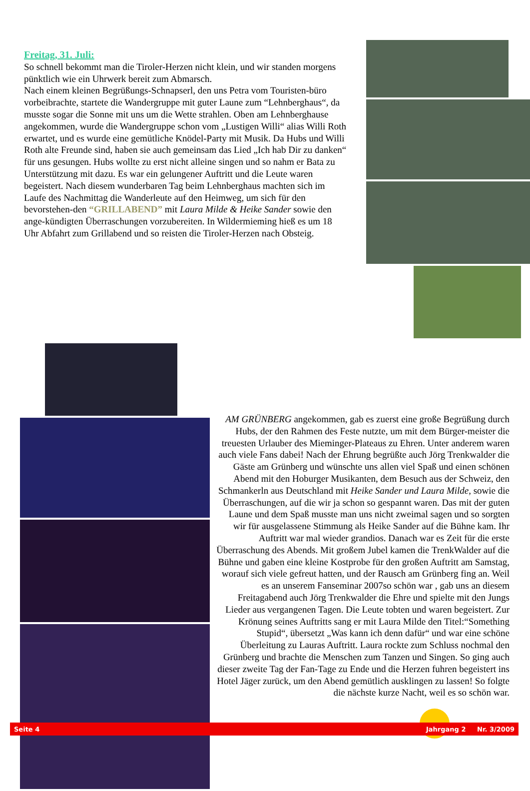Freitag, 31. Juli:
So schnell bekommt man die Tiroler-Herzen nicht klein, und wir standen morgens pünktlich wie ein Uhrwerk bereit zum Abmarsch.
Nach einem kleinen Begrüßungs-Schnapserl, den uns Petra vom Touristen-büro vorbeibrachte, startete die Wandergruppe mit guter Laune zum “Lehnberghaus“, da musste sogar die Sonne mit uns um die Wette strahlen. Oben am Lehnberghause angekommen, wurde die Wandergruppe schon vom „Lustigen Willi“ alias Willi Roth erwartet, und es wurde eine gemütliche Knödel-Party mit Musik. Da Hubs und Willi Roth alte Freunde sind, haben sie auch gemeinsam das Lied „Ich hab Dir zu danken“ für uns gesungen. Hubs wollte zu erst nicht alleine singen und so nahm er Bata zu Unterstützung mit dazu. Es war ein gelungener Auftritt und die Leute waren begeistert. Nach diesem wunderbaren Tag beim Lehnberghaus machten sich im Laufe des Nachmittag die Wanderleute auf den Heimweg, um sich für den bevorstehen-den “GRILLABEND” mit Laura Milde & Heike Sander sowie den ange-kündigten Überraschungen vorzubereiten. In Wildermieming hieß es um 18 Uhr Abfahrt zum Grillabend und so reisten die Tiroler-Herzen nach Obsteig.
AM GRÜNBERG angekommen, gab es zuerst eine große Begrüßung durch Hubs, der den Rahmen des Feste nutzte, um mit dem Bürger-meister die treuesten Urlauber des Mieminger-Plateaus zu Ehren. Unter anderem waren auch viele Fans dabei! Nach der Ehrung begrüßte auch Jörg Trenkwalder die Gäste am Grünberg und wünschte uns allen viel Spaß und einen schönen Abend mit den Hoburger Musikanten, dem Besuch aus der Schweiz, den Schmankerln aus Deutschland mit Heike Sander und Laura Milde, sowie die Überraschungen, auf die wir ja schon so gespannt waren. Das mit der guten Laune und dem Spaß musste man uns nicht zweimal sagen und so sorgten wir für ausgelassene Stimmung als Heike Sander auf die Bühne kam. Ihr Auftritt war mal wieder grandios. Danach war es Zeit für die erste Überraschung des Abends. Mit großem Jubel kamen die TrenkWalder auf die Bühne und gaben eine kleine Kostprobe für den großen Auftritt am Samstag, worauf sich viele gefreut hatten, und der Rausch am Grünberg fing an. Weil es an unserem Fanseminar 2007so schön war , gab uns an diesem Freitagabend auch Jörg Trenkwalder die Ehre und spielte mit den Jungs Lieder aus vergangenen Tagen. Die Leute tobten und waren begeistert. Zur Krönung seines Auftritts sang er mit Laura Milde den Titel:“Something Stupid“, übersetzt „Was kann ich denn dafür“ und war eine schöne Überleitung zu Lauras Auftritt. Laura rockte zum Schluss nochmal den Grünberg und brachte die Menschen zum Tanzen und Singen. So ging auch dieser zweite Tag der Fan-Tage zu Ende und die Herzen fuhren begeistert ins Hotel Jäger zurück, um den Abend gemütlich ausklingen zu lassen! So folgte die nächste kurze Nacht, weil es so schön war.
Seite 4 Jahrgang 2 Nr. 3/2009